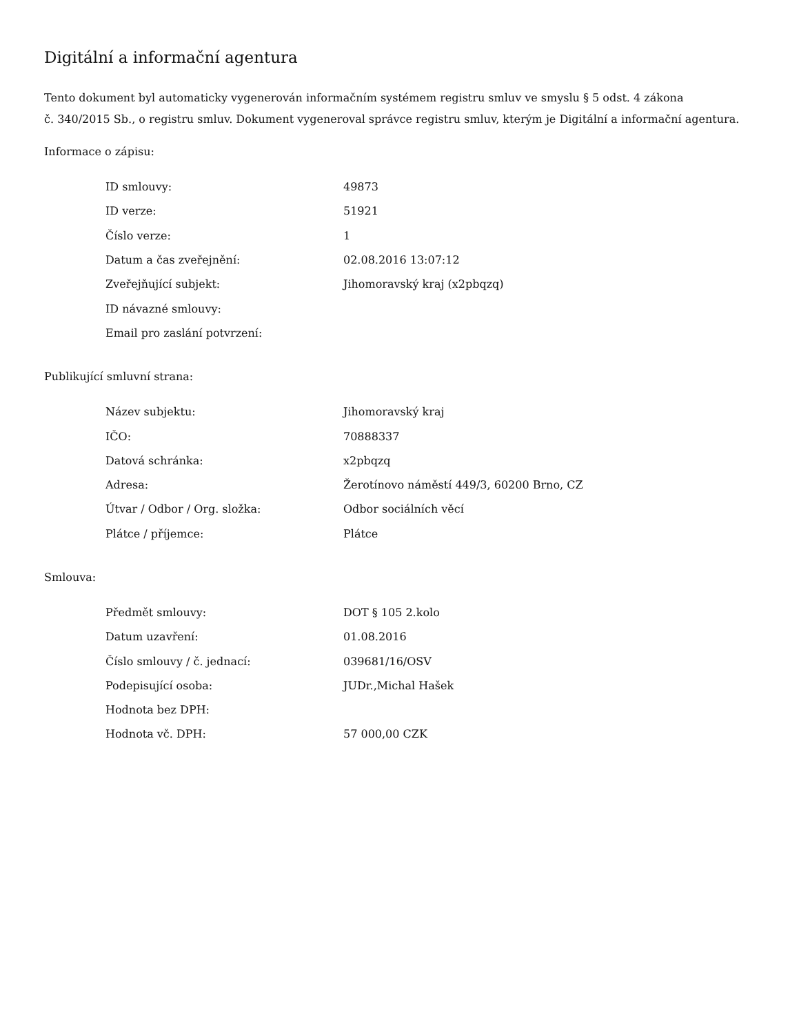Digitální a informační agentura
Tento dokument byl automaticky vygenerován informačním systémem registru smluv ve smyslu § 5 odst. 4 zákona
č. 340/2015 Sb., o registru smluv. Dokument vygeneroval správce registru smluv, kterým je Digitální a informační agentura.
Informace o zápisu:
| ID smlouvy: | 49873 |
| ID verze: | 51921 |
| Číslo verze: | 1 |
| Datum a čas zveřejnění: | 02.08.2016 13:07:12 |
| Zveřejňující subjekt: | Jihomoravský kraj (x2pbqzq) |
| ID návazné smlouvy: | |
| Email pro zaslání potvrzení: | |
Publikující smluvní strana:
| Název subjektu: | Jihomoravský kraj |
| IČO: | 70888337 |
| Datová schránka: | x2pbqzq |
| Adresa: | Žerotínovo náměstí 449/3, 60200 Brno, CZ |
| Útvar / Odbor / Org. složka: | Odbor sociálních věcí |
| Plátce / příjemce: | Plátce |
Smlouva:
| Předmět smlouvy: | DOT § 105 2.kolo |
| Datum uzavření: | 01.08.2016 |
| Číslo smlouvy / č. jednací: | 039681/16/OSV |
| Podepisující osoba: | JUDr.,Michal Hašek |
| Hodnota bez DPH: | |
| Hodnota vč. DPH: | 57 000,00 CZK |